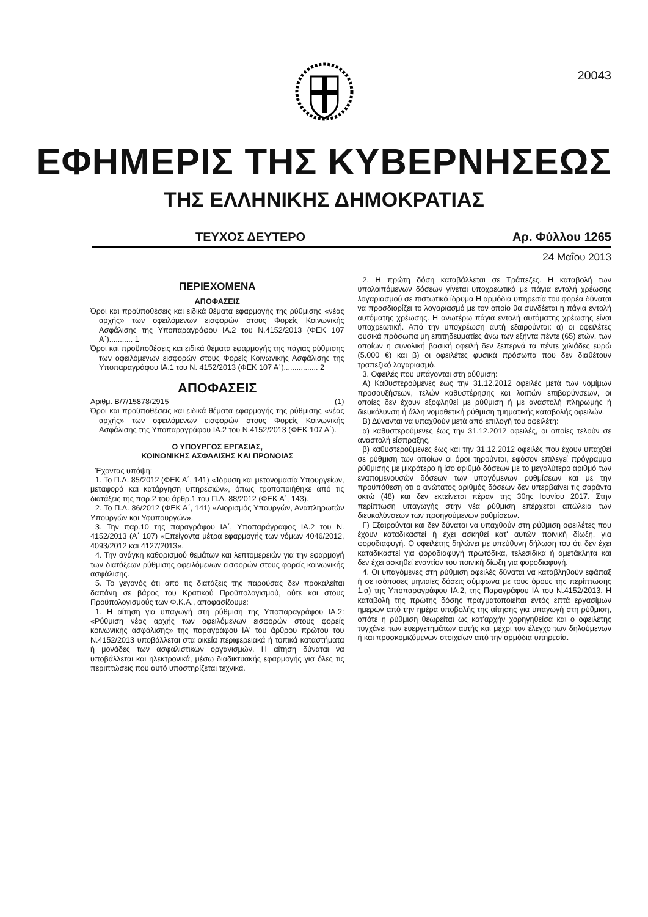20043
ΕΦΗΜΕΡΙΣ ΤΗΣ ΚΥΒΕΡΝΗΣΕΩΣ
ΤΗΣ ΕΛΛΗΝΙΚΗΣ ΔΗΜΟΚΡΑΤΙΑΣ
ΤΕΥΧΟΣ ΔΕΥΤΕΡΟ Αρ. Φύλλου 1265
24 Μαΐου 2013
ΠΕΡΙΕΧΟΜΕΝΑ
ΑΠΟΦΑΣΕΙΣ
Όροι και προϋποθέσεις και ειδικά θέματα εφαρμογής της ρύθμισης «νέας αρχής» των οφειλόμενων εισφορών στους Φορείς Κοινωνικής Ασφάλισης της Υποπαραγράφου ΙΑ.2 του Ν.4152/2013 (ΦΕΚ 107 Α΄)........... 1
Όροι και προϋποθέσεις και ειδικά θέματα εφαρμογής της πάγιας ρύθμισης των οφειλόμενων εισφορών στους Φορείς Κοινωνικής Ασφάλισης της Υποπαραγράφου ΙΑ.1 του Ν. 4152/2013 (ΦΕΚ 107 Α΄)................ 2
ΑΠΟΦΑΣΕΙΣ
Αριθμ. Β/7/15878/2915 (1)
Όροι και προϋποθέσεις και ειδικά θέματα εφαρμογής της ρύθμισης «νέας αρχής» των οφειλόμενων εισφορών στους Φορείς Κοινωνικής Ασφάλισης της Υποπαραγράφου ΙΑ.2 του Ν.4152/2013 (ΦΕΚ 107 Α΄).
Ο ΥΠΟΥΡΓΟΣ ΕΡΓΑΣΙΑΣ,
ΚΟΙΝΩΝΙΚΗΣ ΑΣΦΑΛΙΣΗΣ ΚΑΙ ΠΡΟΝΟΙΑΣ
Έχοντας υπόψη:
1. Το Π.Δ. 85/2012 (ΦΕΚ Α΄, 141) «Ίδρυση και μετονομασία Υπουργείων, μεταφορά και κατάργηση υπηρεσιών», όπως τροποποιήθηκε από τις διατάξεις της παρ.2 του άρθρ.1 του Π.Δ. 88/2012 (ΦΕΚ Α΄, 143).
2. Το Π.Δ. 86/2012 (ΦΕΚ Α΄, 141) «Διορισμός Υπουργών, Αναπληρωτών Υπουργών και Υφυπουργών».
3. Την παρ.10 της παραγράφου ΙΑ΄, Υποπαράγραφος ΙΑ.2 του Ν. 4152/2013 (Α΄ 107) «Επείγοντα μέτρα εφαρμογής των νόμων 4046/2012, 4093/2012 και 4127/2013».
4. Την ανάγκη καθορισμού θεμάτων και λεπτομερειών για την εφαρμογή των διατάξεων ρύθμισης οφειλόμενων εισφορών στους φορείς κοινωνικής ασφάλισης.
5. Το γεγονός ότι από τις διατάξεις της παρούσας δεν προκαλείται δαπάνη σε βάρος του Κρατικού Προϋπολογισμού, ούτε και στους Προϋπολογισμούς των Φ.Κ.Α., αποφασίζουμε:
1. Η αίτηση για υπαγωγή στη ρύθμιση της Υποπαραγράφου ΙΑ.2: «Ρύθμιση νέας αρχής των οφειλόμενων εισφορών στους φορείς κοινωνικής ασφάλισης» της παραγράφου ΙΑ' του άρθρου πρώτου του Ν.4152/2013 υποβάλλεται στα οικεία περιφερειακά ή τοπικά καταστήματα ή μονάδες των ασφαλιστικών οργανισμών. Η αίτηση δύναται να υποβάλλεται και ηλεκτρονικά, μέσω διαδικτυακής εφαρμογής για όλες τις περιπτώσεις που αυτό υποστηρίζεται τεχνικά.
2. Η πρώτη δόση καταβάλλεται σε Τράπεζες. Η καταβολή των υπολοιπόμενων δόσεων γίνεται υποχρεωτικά με πάγια εντολή χρέωσης λογαριασμού σε πιστωτικό ίδρυμα Η αρμόδια υπηρεσία του φορέα δύναται να προσδιορίζει το λογαριασμό με τον οποίο θα συνδέεται η πάγια εντολή αυτόματης χρέωσης. Η ανωτέρω πάγια εντολή αυτόματης χρέωσης είναι υποχρεωτική. Από την υποχρέωση αυτή εξαιρούνται: α) οι οφειλέτες φυσικά πρόσωπα μη επιτηδευματίες άνω των εξήντα πέντε (65) ετών, των οποίων η συνολική βασική οφειλή δεν ξεπερνά τα πέντε χιλιάδες ευρώ (5.000 €) και β) οι οφειλέτες φυσικά πρόσωπα που δεν διαθέτουν τραπεζικό λογαριασμό.
3. Οφειλές που υπάγονται στη ρύθμιση:
Α) Καθυστερούμενες έως την 31.12.2012 οφειλές μετά των νομίμων προσαυξήσεων, τελών καθυστέρησης και λοιπών επιβαρύνσεων, οι οποίες δεν έχουν εξοφληθεί με ρύθμιση ή με αναστολή πληρωμής ή διευκόλυνση ή άλλη νομοθετική ρύθμιση τμηματικής καταβολής οφειλών.
Β) Δύνανται να υπαχθούν μετά από επιλογή του οφειλέτη:
α) καθυστερούμενες έως την 31.12.2012 οφειλές, οι οποίες τελούν σε αναστολή είσπραξης,
β) καθυστερούμενες έως και την 31.12.2012 οφειλές που έχουν υπαχθεί σε ρύθμιση των οποίων οι όροι τηρούνται, εφόσον επιλεγεί πρόγραμμα ρύθμισης με μικρότερο ή ίσο αριθμό δόσεων με το μεγαλύτερο αριθμό των εναπομενουσών δόσεων των υπαγόμενων ρυθμίσεων και με την προϋπόθεση ότι ο ανώτατος αριθμός δόσεων δεν υπερβαίνει τις σαράντα οκτώ (48) και δεν εκτείνεται πέραν της 30ης Ιουνίου 2017. Στην περίπτωση υπαγωγής στην νέα ρύθμιση επέρχεται απώλεια των διευκολύνσεων των προηγούμενων ρυθμίσεων.
Γ) Εξαιρούνται και δεν δύναται να υπαχθούν στη ρύθμιση οφειλέτες που έχουν καταδικαστεί ή έχει ασκηθεί κατ' αυτών ποινική δίωξη, για φοροδιαφυγή. Ο οφειλέτης δηλώνει με υπεύθυνη δήλωση του ότι δεν έχει καταδικαστεί για φοροδιαφυγή πρωτόδικα, τελεσίδικα ή αμετάκλητα και δεν έχει ασκηθεί εναντίον του ποινική δίωξη για φοροδιαφυγή.
4. Οι υπαγόμενες στη ρύθμιση οφειλές δύναται να καταβληθούν εφάπαξ ή σε ισόποσες μηνιαίες δόσεις σύμφωνα με τους όρους της περίπτωσης 1.α) της Υποπαραγράφου ΙΑ.2, της Παραγράφου ΙΑ του Ν.4152/2013. Η καταβολή της πρώτης δόσης πραγματοποιείται εντός επτά εργασίμων ημερών από την ημέρα υποβολής της αίτησης για υπαγωγή στη ρύθμιση, οπότε η ρύθμιση θεωρείται ως κατ'αρχήν χορηγηθείσα και ο οφειλέτης τυγχάνει των ευεργετημάτων αυτής και μέχρι τον έλεγχο των δηλούμενων ή και προσκομιζόμενων στοιχείων από την αρμόδια υπηρεσία.